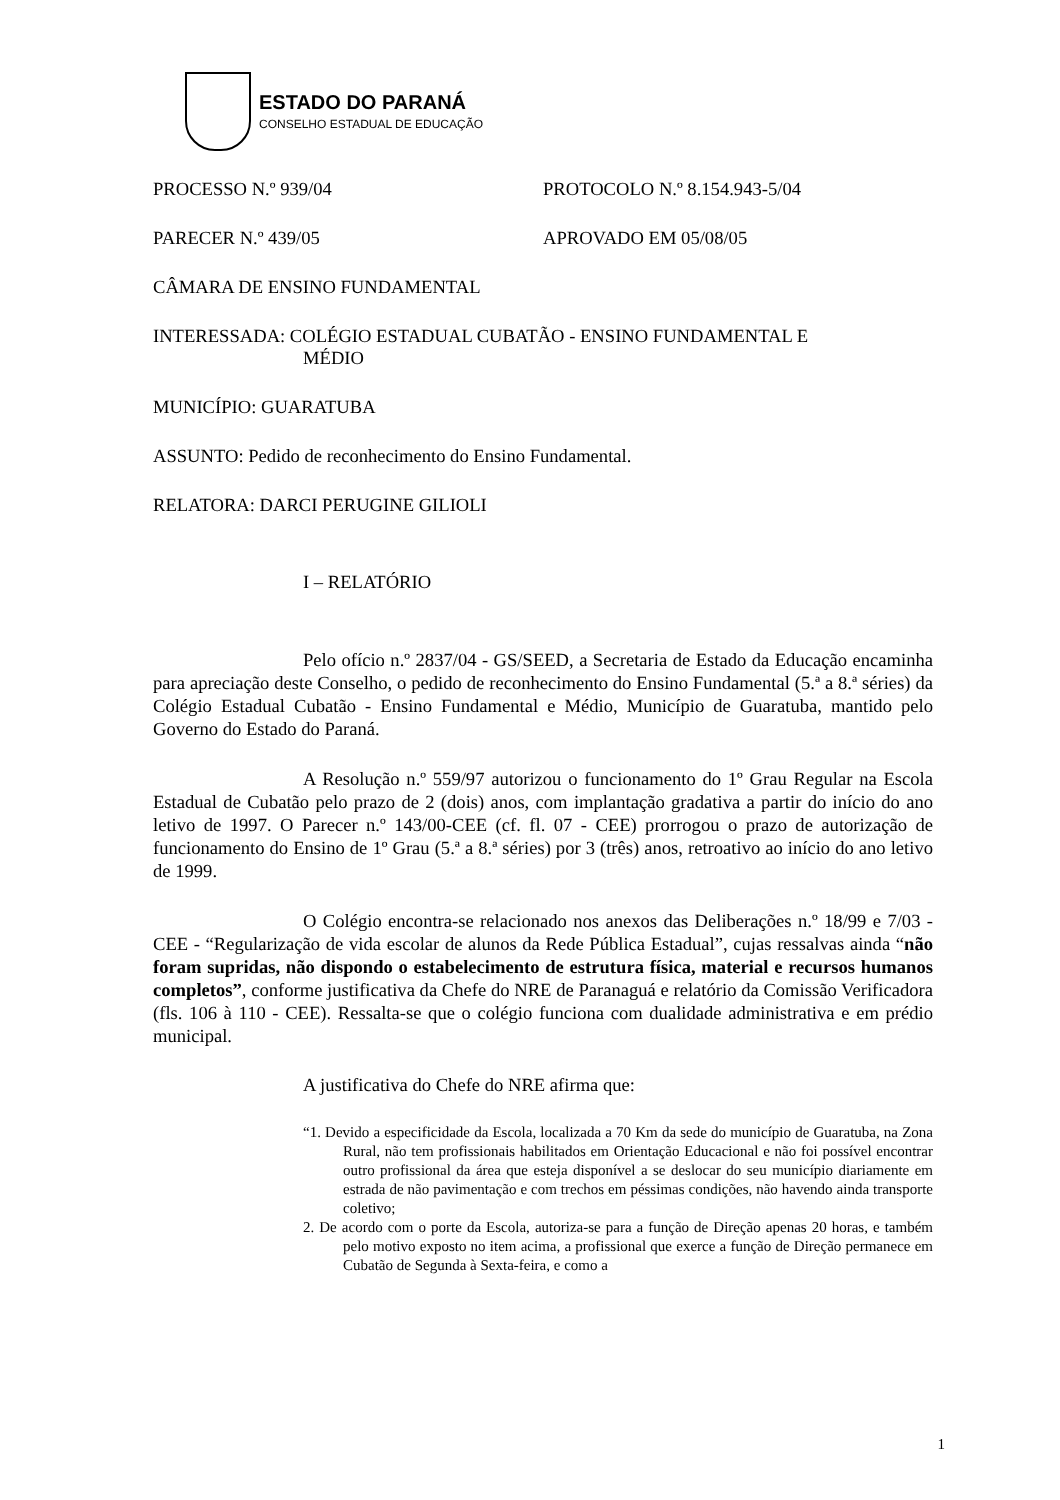ESTADO DO PARANÁ
CONSELHO ESTADUAL DE EDUCAÇÃO
PROCESSO N.º 939/04 PROTOCOLO N.º 8.154.943-5/04
PARECER N.º 439/05 APROVADO EM 05/08/05
CÂMARA DE ENSINO FUNDAMENTAL
INTERESSADA: COLÉGIO ESTADUAL CUBATÃO - ENSINO FUNDAMENTAL E
MÉDIO
MUNICÍPIO: GUARATUBA
ASSUNTO: Pedido de reconhecimento do Ensino Fundamental.
RELATORA: DARCI PERUGINE GILIOLI
I – RELATÓRIO
Pelo ofício n.º 2837/04 - GS/SEED, a Secretaria de Estado da Educação encaminha para apreciação deste Conselho, o pedido de reconhecimento do Ensino Fundamental (5.ª a 8.ª séries) da Colégio Estadual Cubatão - Ensino Fundamental e Médio, Município de Guaratuba, mantido pelo Governo do Estado do Paraná.
A Resolução n.º 559/97 autorizou o funcionamento do 1º Grau Regular na Escola Estadual de Cubatão pelo prazo de 2 (dois) anos, com implantação gradativa a partir do início do ano letivo de 1997. O Parecer n.º 143/00-CEE (cf. fl. 07 - CEE) prorrogou o prazo de autorização de funcionamento do Ensino de 1º Grau (5.ª a 8.ª séries) por 3 (três) anos, retroativo ao início do ano letivo de 1999.
O Colégio encontra-se relacionado nos anexos das Deliberações n.º 18/99 e 7/03 - CEE - “Regularização de vida escolar de alunos da Rede Pública Estadual”, cujas ressalvas ainda “não foram supridas, não dispondo o estabelecimento de estrutura física, material e recursos humanos completos”, conforme justificativa da Chefe do NRE de Paranaguá e relatório da Comissão Verificadora (fls. 106 à 110 - CEE). Ressalta-se que o colégio funciona com dualidade administrativa e em prédio municipal.
A justificativa do Chefe do NRE afirma que:
“1. Devido a especificidade da Escola, localizada a 70 Km da sede do município de Guaratuba, na Zona Rural, não tem profissionais habilitados em Orientação Educacional e não foi possível encontrar outro profissional da área que esteja disponível a se deslocar do seu município diariamente em estrada de não pavimentação e com trechos em péssimas condições, não havendo ainda transporte coletivo;
2. De acordo com o porte da Escola, autoriza-se para a função de Direção apenas 20 horas, e também pelo motivo exposto no item acima, a profissional que exerce a função de Direção permanece em Cubatão de Segunda à Sexta-feira, e como a
1